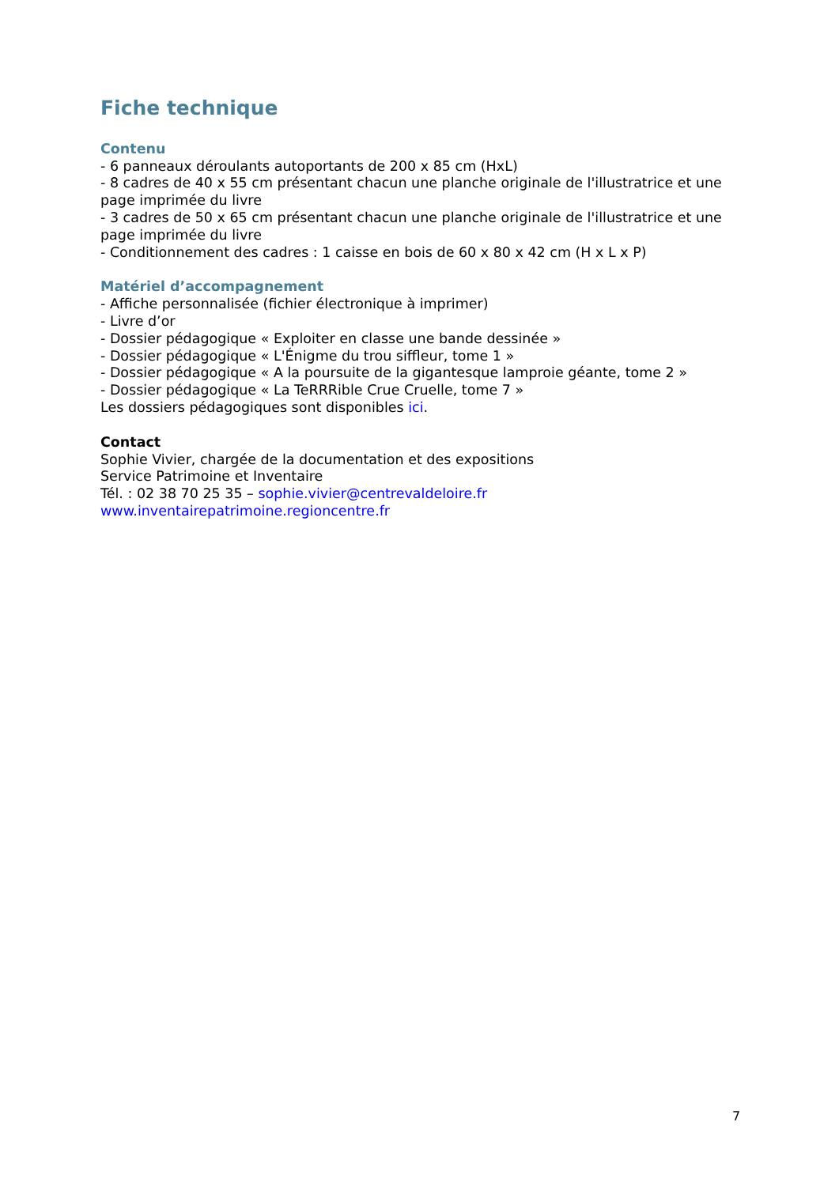Fiche technique
Contenu
- 6 panneaux déroulants autoportants de 200 x 85 cm (HxL)
- 8 cadres de 40 x 55 cm présentant chacun une planche originale de l'illustratrice et une page imprimée du livre
- 3 cadres de 50 x 65 cm présentant chacun une planche originale de l'illustratrice et une page imprimée du livre
- Conditionnement des cadres : 1 caisse en bois de 60 x 80 x 42 cm (H x L x P)
Matériel d’accompagnement
- Affiche personnalisée (fichier électronique à imprimer)
- Livre d’or
- Dossier pédagogique « Exploiter en classe une bande dessinée »
- Dossier pédagogique « L'Énigme du trou siffleur, tome 1 »
- Dossier pédagogique « A la poursuite de la gigantesque lamproie géante, tome 2 »
- Dossier pédagogique « La TeRRRible Crue Cruelle, tome 7 »
Les dossiers pédagogiques sont disponibles ici.
Contact
Sophie Vivier, chargée de la documentation et des expositions
Service Patrimoine et Inventaire
Tél. : 02 38 70 25 35 – sophie.vivier@centrevaldeloire.fr
www.inventairepatrimoine.regioncentre.fr
7